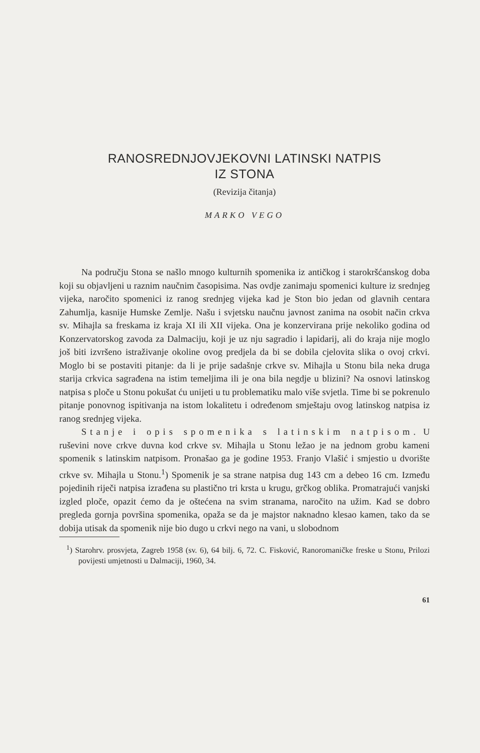RANOSREDNJOVJEKOVNI LATINSKI NATPIS
IZ STONA
(Revizija čitanja)
MARKO VEGO
Na području Stona se našlo mnogo kulturnih spomenika iz antičkog i starokršćanskog doba koji su objavljeni u raznim naučnim časopisima. Nas ovdje zanimaju spomenici kulture iz srednjeg vijeka, naročito spomenici iz ranog srednjeg vijeka kad je Ston bio jedan od glavnih centara Zahumlja, kasnije Humske Zemlje. Našu i svjetsku naučnu javnost zanima na osobit način crkva sv. Mihajla sa freskama iz kraja XI ili XII vijeka. Ona je konzervirana prije nekoliko godina od Konzervatorskog zavoda za Dalmaciju, koji je uz nju sagradio i lapidarij, ali do kraja nije moglo još biti izvršeno istraživanje okoline ovog predjela da bi se dobila cjelovita slika o ovoj crkvi. Moglo bi se postaviti pitanje: da li je prije sadašnje crkve sv. Mihajla u Stonu bila neka druga starija crkvica sagrađena na istim temeljima ili je ona bila negdje u blizini? Na osnovi latinskog natpisa s ploče u Stonu pokušat ću unijeti u tu problematiku malo više svjetla. Time bi se pokrenulo pitanje ponovnog ispitivanja na istom lokalitetu i određenom smještaju ovog latinskog natpisa iz ranog srednjeg vijeka.
Stanje i opis spomenika s latinskim natpisom. U ruševini nove crkve duvna kod crkve sv. Mihajla u Stonu ležao je na jednom grobu kameni spomenik s latinskim natpisom. Pronašao ga je godine 1953. Franjo Vlašić i smjestio u dvorište crkve sv. Mihajla u Stonu.<sup>1</sup>) Spomenik je sa strane natpisa dug 143 cm a debeo 16 cm. Između pojedinih riječi natpisa izrađena su plastično tri krsta u krugu, grčkog oblika. Promatrajući vanjski izgled ploče, opazit ćemo da je oštećena na svim stranama, naročito na užim. Kad se dobro pregleda gornja površina spomenika, opaža se da je majstor naknadno klesao kamen, tako da se dobija utisak da spomenik nije bio dugo u crkvi nego na vani, u slobodnom
<sup>1</sup>) Starohrv. prosvjeta, Zagreb 1958 (sv. 6), 64 bilj. 6, 72. C. Fisković, Ranoromaničke freske u Stonu, Prilozi povijesti umjetnosti u Dalmaciji, 1960, 34.
61